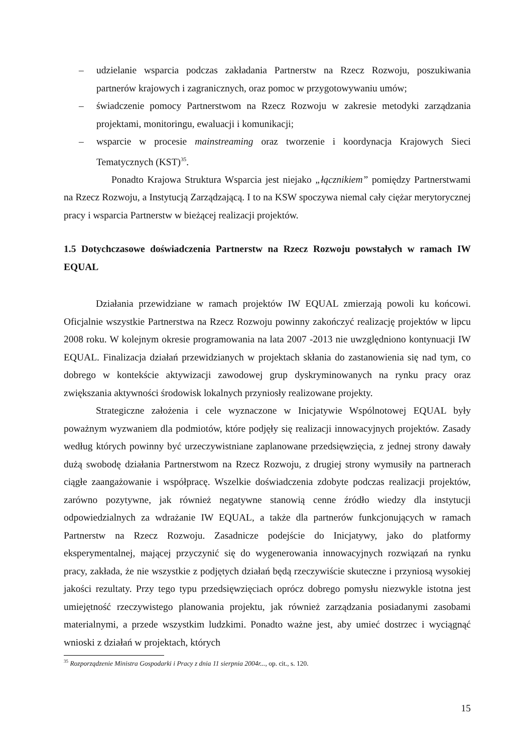– udzielanie wsparcia podczas zakładania Partnerstw na Rzecz Rozwoju, poszukiwania partnerów krajowych i zagranicznych, oraz pomoc w przygotowywaniu umów;
– świadczenie pomocy Partnerstwom na Rzecz Rozwoju w zakresie metodyki zarządzania projektami, monitoringu, ewaluacji i komunikacji;
– wsparcie w procesie mainstreaming oraz tworzenie i koordynacja Krajowych Sieci Tematycznych (KST)<sup>35</sup>.
Ponadto Krajowa Struktura Wsparcia jest niejako „łącznikiem” pomiędzy Partnerstwami na Rzecz Rozwoju, a Instytucją Zarządzającą. I to na KSW spoczywa niemal cały ciężar merytorycznej pracy i wsparcia Partnerstw w bieżącej realizacji projektów.
1.5 Dotychczasowe doświadczenia Partnerstw na Rzecz Rozwoju powstałych w ramach IW EQUAL
Działania przewidziane w ramach projektów IW EQUAL zmierzają powoli ku końcowi. Oficjalnie wszystkie Partnerstwa na Rzecz Rozwoju powinny zakończyć realizację projektów w lipcu 2008 roku. W kolejnym okresie programowania na lata 2007 -2013 nie uwzględniono kontynuacji IW EQUAL. Finalizacja działań przewidzianych w projektach skłania do zastanowienia się nad tym, co dobrego w kontekście aktywizacji zawodowej grup dyskryminowanych na rynku pracy oraz zwiększania aktywności środowisk lokalnych przyniosły realizowane projekty.
Strategiczne założenia i cele wyznaczone w Inicjatywie Wspólnotowej EQUAL były poważnym wyzwaniem dla podmiotów, które podjęły się realizacji innowacyjnych projektów. Zasady według których powinny być urzeczywistniane zaplanowane przedsięwzięcia, z jednej strony dawały dużą swobodę działania Partnerstwom na Rzecz Rozwoju, z drugiej strony wymusiły na partnerach ciągłe zaangażowanie i współpracę. Wszelkie doświadczenia zdobyte podczas realizacji projektów, zarówno pozytywne, jak również negatywne stanowią cenne źródło wiedzy dla instytucji odpowiedzialnych za wdrażanie IW EQUAL, a także dla partnerów funkcjonujących w ramach Partnerstw na Rzecz Rozwoju. Zasadnicze podejście do Inicjatywy, jako do platformy eksperymentalnej, mającej przyczynić się do wygenerowania innowacyjnych rozwiązań na rynku pracy, zakłada, że nie wszystkie z podjętych działań będą rzeczywiście skuteczne i przyniosą wysokiej jakości rezultaty. Przy tego typu przedsięwzięciach oprócz dobrego pomysłu niezwykle istotna jest umiejętność rzeczywistego planowania projektu, jak również zarządzania posiadanymi zasobami materialnymi, a przede wszystkim ludzkimi. Ponadto ważne jest, aby umieć dostrzec i wyciągnąć wnioski z działań w projektach, których
<sup>35</sup> Rozporządzenie Ministra Gospodarki i Pracy z dnia 11 sierpnia 2004r..., op. cit., s. 120.
15